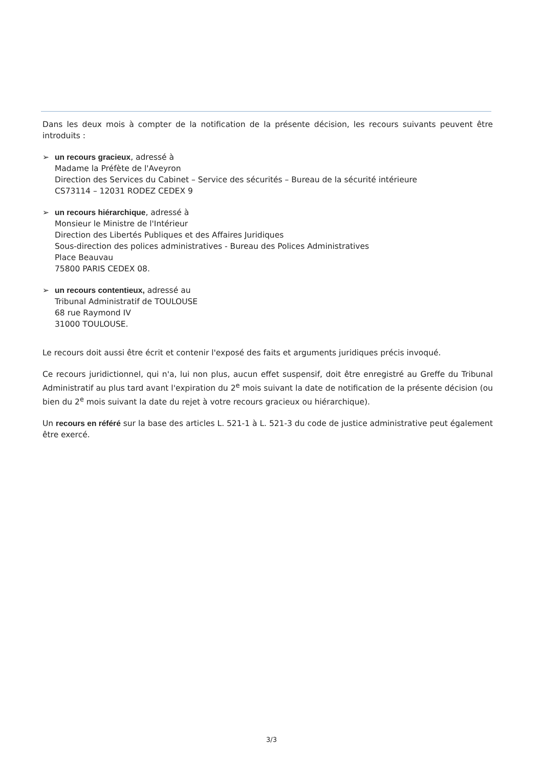Dans les deux mois à compter de la notification de la présente décision, les recours suivants peuvent être introduits :
➢ un recours gracieux, adressé à
Madame la Préfète de l'Aveyron
Direction des Services du Cabinet – Service des sécurités – Bureau de la sécurité intérieure
CS73114 – 12031 RODEZ CEDEX 9
➢ un recours hiérarchique, adressé à
Monsieur le Ministre de l'Intérieur
Direction des Libertés Publiques et des Affaires Juridiques
Sous-direction des polices administratives - Bureau des Polices Administratives
Place Beauvau
75800 PARIS CEDEX 08.
➢ un recours contentieux, adressé au
Tribunal Administratif de TOULOUSE
68 rue Raymond IV
31000 TOULOUSE.
Le recours doit aussi être écrit et contenir l'exposé des faits et arguments juridiques précis invoqué.
Ce recours juridictionnel, qui n'a, lui non plus, aucun effet suspensif, doit être enregistré au Greffe du Tribunal Administratif au plus tard avant l'expiration du 2<sup>e</sup> mois suivant la date de notification de la présente décision (ou bien du 2<sup>e</sup> mois suivant la date du rejet à votre recours gracieux ou hiérarchique).
Un recours en référé sur la base des articles L. 521-1 à L. 521-3 du code de justice administrative peut également être exercé.
3/3